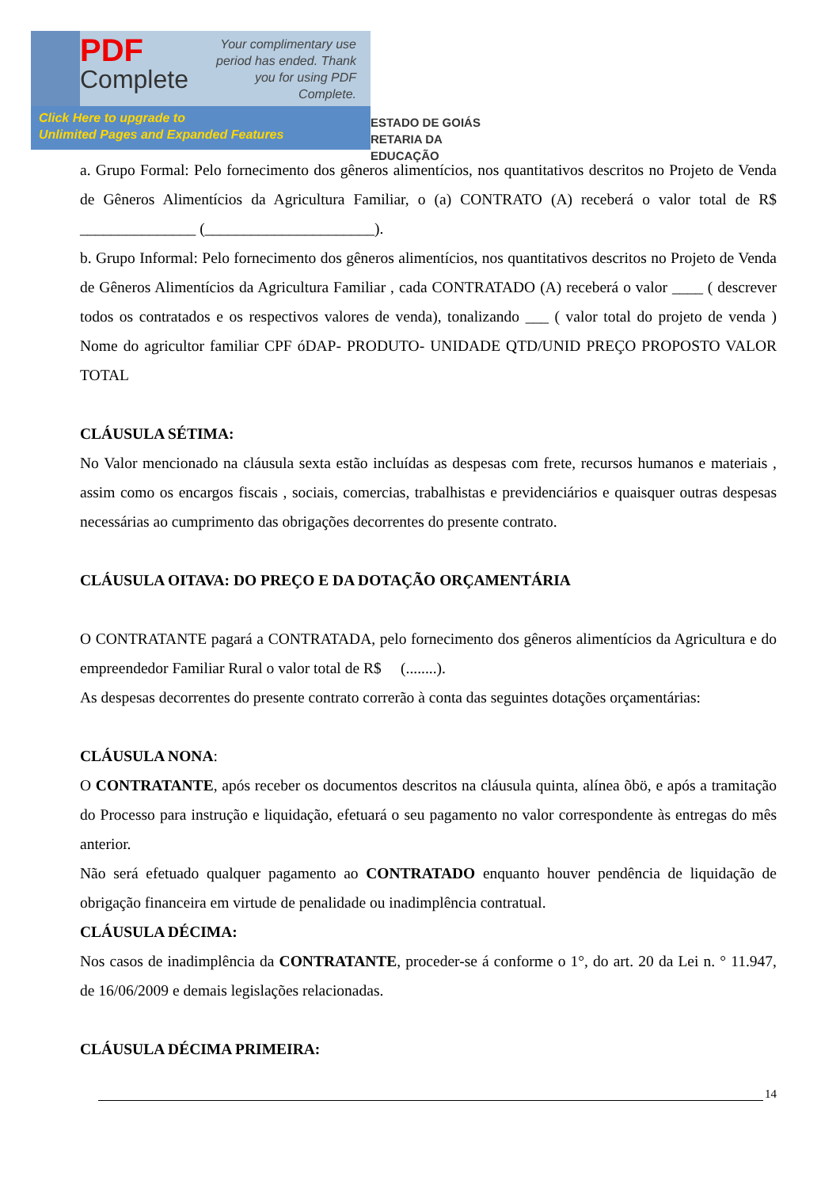PDF
Complete
Your complimentary use period has ended. Thank you for using PDF Complete.
Click Here to upgrade to
Unlimited Pages and Expanded Features
ESTADO DE GOIÁS
RETARIA DA EDUCAÇÃO
a. Grupo Formal: Pelo fornecimento dos gêneros alimentícios, nos quantitativos descritos no Projeto de Venda de Gêneros Alimentícios da Agricultura Familiar, o (a) CONTRATO (A) receberá o valor total de R$ _______________ (______________________).
b. Grupo Informal: Pelo fornecimento dos gêneros alimentícios, nos quantitativos descritos no Projeto de Venda de Gêneros Alimentícios da Agricultura Familiar , cada CONTRATADO (A) receberá o valor ____ ( descrever todos os contratados e os respectivos valores de venda), tonalizando ___ ( valor total do projeto de venda ) Nome do agricultor familiar CPF óDAP- PRODUTO- UNIDADE QTD/UNID PREÇO PROPOSTO VALOR TOTAL
CLÁUSULA SÉTIMA:
No Valor mencionado na cláusula sexta estão incluídas as despesas com frete, recursos humanos e materiais , assim como os encargos fiscais , sociais, comercias, trabalhistas e previdenciários e quaisquer outras despesas necessárias ao cumprimento das obrigações decorrentes do presente contrato.
CLÁUSULA OITAVA: DO PREÇO E DA DOTAÇÃO ORÇAMENTÁRIA
O CONTRATANTE pagará a CONTRATADA, pelo fornecimento dos gêneros alimentícios da Agricultura e do empreendedor Familiar Rural o valor total de R$ (........).
As despesas decorrentes do presente contrato correrão à conta das seguintes dotações orçamentárias:
CLÁUSULA NONA:
O CONTRATANTE, após receber os documentos descritos na cláusula quinta, alínea õbö, e após a tramitação do Processo para instrução e liquidação, efetuará o seu pagamento no valor correspondente às entregas do mês anterior.
Não será efetuado qualquer pagamento ao CONTRATADO enquanto houver pendência de liquidação de obrigação financeira em virtude de penalidade ou inadimplência contratual.
CLÁUSULA DÉCIMA:
Nos casos de inadimplência da CONTRATANTE, proceder-se á conforme o 1°, do art. 20 da Lei n. ° 11.947, de 16/06/2009 e demais legislações relacionadas.
CLÁUSULA DÉCIMA PRIMEIRA:
14